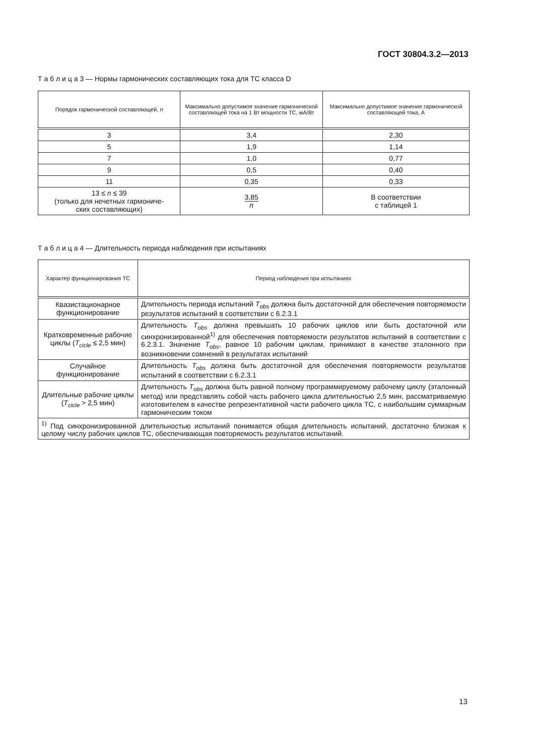ГОСТ 30804.3.2—2013
Т а б л и ц а 3 — Нормы гармонических составляющих тока для ТС класса D
| Порядок гармонической составляющей, n | Максимально допустимое значение гармонической составляющей тока на 1 Вт мощности ТС, мА/Вт | Максимально допустимое значение гармонической составляющей тока, А |
| --- | --- | --- |
| 3 | 3,4 | 2,30 |
| 5 | 1,9 | 1,14 |
| 7 | 1,0 | 0,77 |
| 9 | 0,5 | 0,40 |
| 11 | 0,35 | 0,33 |
| 13 ≤ n ≤ 39 (только для нечетных гармониче- ских составляющих) | 3,85 n | В соответствии с таблицей 1 |
Т а б л и ц а 4 — Длительность периода наблюдения при испытаниях
| Характер функционирования ТС | Период наблюдения при испытаниях |
| --- | --- |
| Квазистационарное функционирование | Длительность периода испытаний T<sub>obs</sub> должна быть достаточной для обеспечения повторяемости результатов испытаний в соответствии с 6.2.3.1 |
| Кратковременные рабочие циклы ( T<sub>cicle</sub> ≤ 2,5 мин) | Длительность T<sub>obs</sub> должна превышать 10 рабочих циклов или быть достаточной или синхронизированной<sup>1)</sup> для обеспечения повторяемости результатов испытаний в соответствии с 6.2.3.1. Значение T<sub>obs</sub>, равное 10 рабочим циклам, принимают в качестве эталонного при возникновении сомнений в результатах испытаний |
| Случайное функционирование | Длительность T<sub>obs</sub> должна быть достаточной для обеспечения повторяемости результатов испытаний в соответствии с 6.2.3.1 |
| Длительные рабочие циклы ( T<sub>cicle</sub> > 2,5 мин) | Длительность T<sub>obs</sub> должна быть равной полному программируемому рабочему циклу (эталонный метод) или представлять собой часть рабочего цикла длительностью 2,5 мин, рассматриваемую изготовителем в качестве репрезентативной части рабочего цикла ТС, с наибольшим суммарным гармоническим током |
| <sup>1)</sup> Под синхронизированной длительностью испытаний понимается общая длительность испытаний, достаточно близкая к целому числу рабочих циклов ТС, обеспечивающая повторяемость результатов испытаний. | |
13